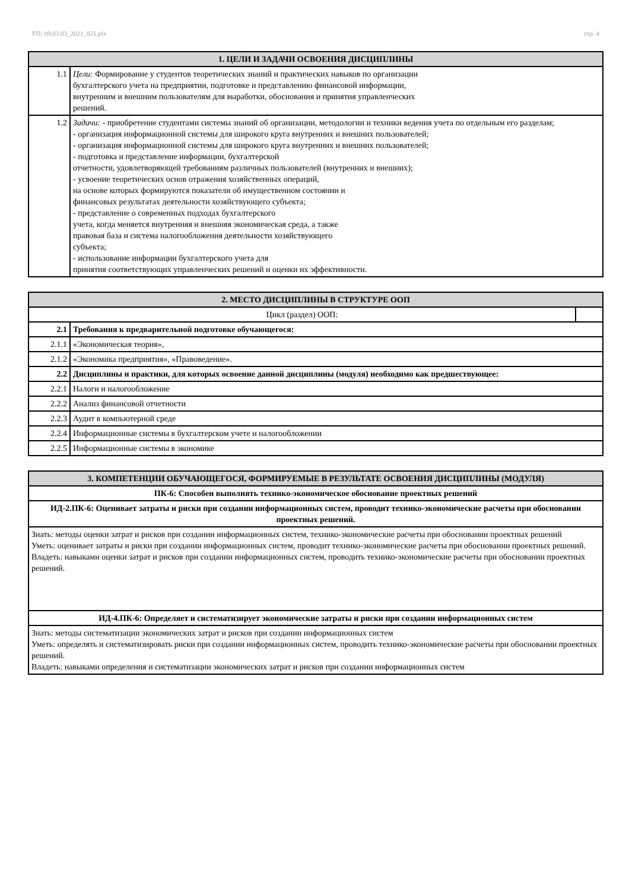УП: 09.03.03_2021_821.plx стр. 4
| 1. ЦЕЛИ И ЗАДАЧИ ОСВОЕНИЯ ДИСЦИПЛИНЫ | |
| --- | --- |
| 1.1 | Цели: Формирование у студентов теоретических знаний и практических навыков по организации бухгалтерского учета на предприятии, подготовке и представлению финансовой информации, внутренним и внешним пользователям для выработки, обоснования и принятия управленческих решений. |
| 1.2 | Задачи: - приобретение студентами системы знаний об организации, методологии и техники ведения учета по отдельным его разделам; - организация информационной системы для широкого круга внутренних и внешних пользователей; - организация информационной системы для широкого круга внутренних и внешних пользователей; - подготовка и представление информации, бухгалтерской отчетности, удовлетворяющей требованиям различных пользователей (внутренних и внешних); - усвоение теоретических основ отражения хозяйственных операций, на основе которых формируются показатели об имущественном состоянии и финансовых результатах деятельности хозяйствующего субъекта; - представление о современных подходах бухгалтерского учета, когда меняется внутренняя и внешняя экономическая среда, а также правовая база и система налогообложения деятельности хозяйствующего субъекта; - использование информации бухгалтерского учета для принятия соответствующих управленческих решений и оценки их эффективности. |
| 2. МЕСТО ДИСЦИПЛИНЫ В СТРУКТУРЕ ООП | | |
| --- | --- | --- |
| Цикл (раздел) ООП: | | |
| 2.1 | Требования к предварительной подготовке обучающегося: | |
| 2.1.1 | «Экономическая теория», | |
| 2.1.2 | «Экономика предприятия», «Правоведение». | |
| 2.2 | Дисциплины и практики, для которых освоение данной дисциплины (модуля) необходимо как предшествующее: | |
| 2.2.1 | Налоги и налогообложение | |
| 2.2.2 | Анализ финансовой отчетности | |
| 2.2.3 | Аудит в компьютерной среде | |
| 2.2.4 | Информационные системы в бухгалтерском учете и налогообложении | |
| 2.2.5 | Информационные системы в экономике | |
| 3. КОМПЕТЕНЦИИ ОБУЧАЮЩЕГОСЯ, ФОРМИРУЕМЫЕ В РЕЗУЛЬТАТЕ ОСВОЕНИЯ ДИСЦИПЛИНЫ (МОДУЛЯ) |
| --- |
| ПК-6: Способен выполнять технико-экономическое обоснование проектных решений |
| ИД-2.ПК-6: Оценивает затраты и риски при создании информационных систем, проводит технико-экономические расчеты при обосновании проектных решений. |
| Знать: методы оценки затрат и рисков при создании информационных систем, технико-экономические расчеты при обосновании проектных решений Уметь: оценивает затраты и риски при создании информационных систем, проводит технико-экономические расчеты при обосновании проектных решений. Владеть: навыками оценки затрат и рисков при создании информационных систем, проводить технико-экономические расчеты при обосновании проектных решений. |
| ИД-4.ПК-6: Определяет и систематизирует экономические затраты и риски при создании информационных систем |
| Знать: методы систематизации экономических затрат и рисков при создании информационных систем Уметь: определять и систематизировать риски при создании информационных систем, проводить технико-экономические расчеты при обосновании проектных решений. Владеть: навыками определения и систематизации экономических затрат и рисков при создании информационных систем |